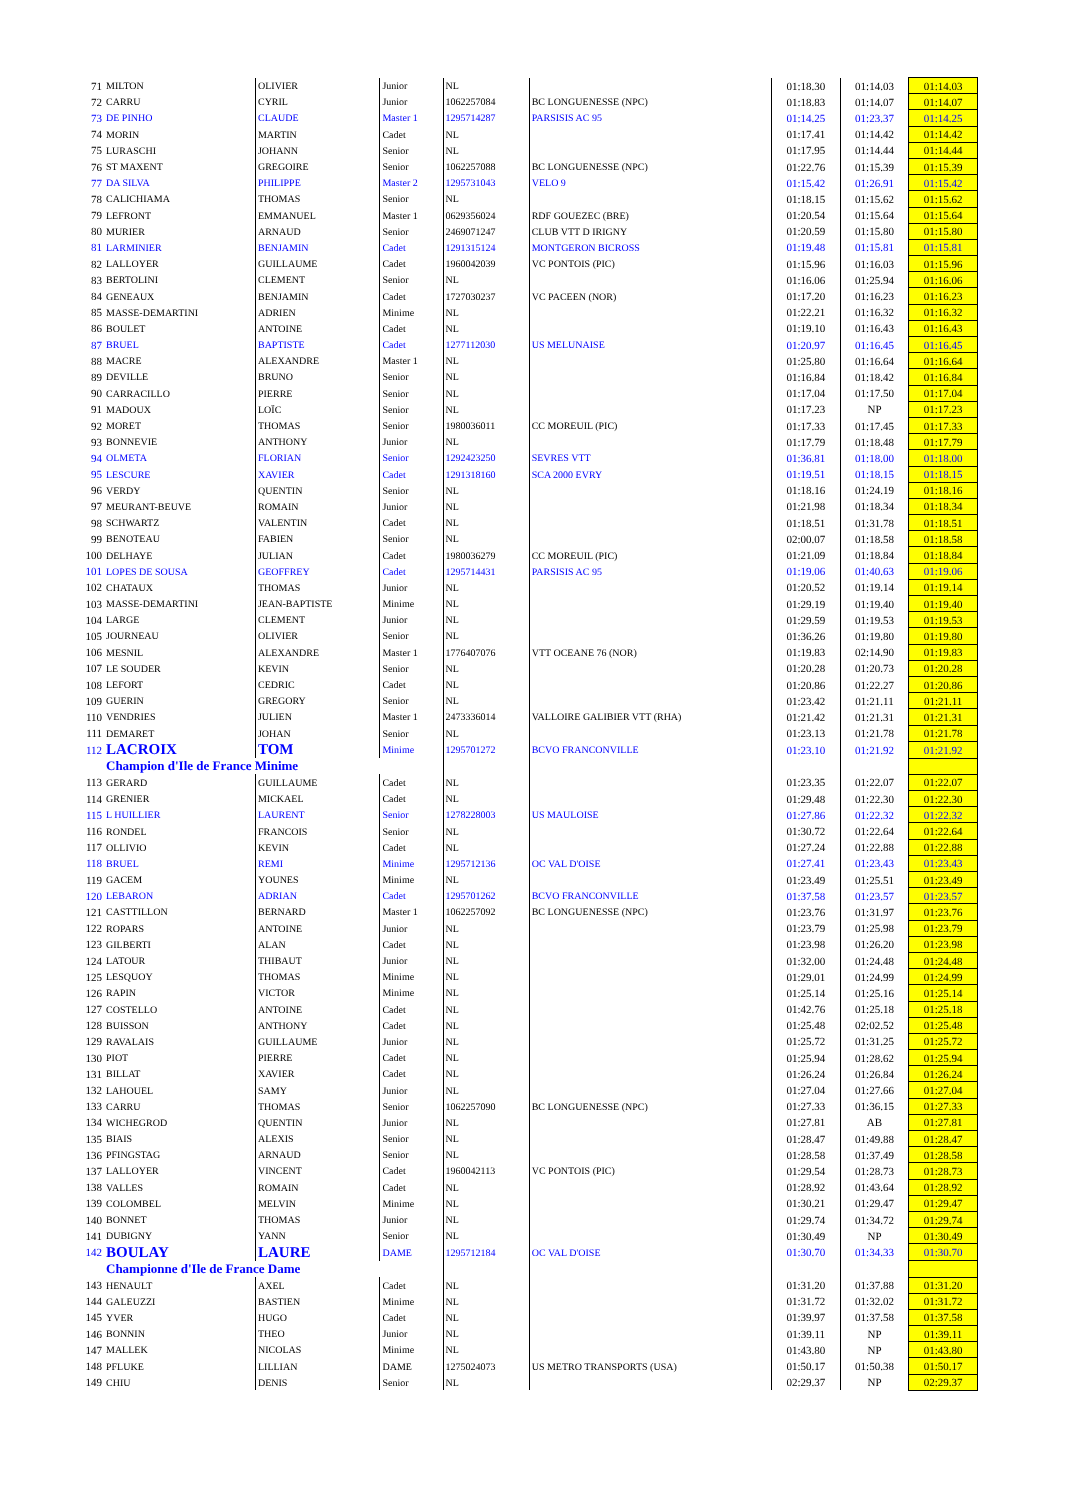| 71 | MILTON | OLIVIER | Junior | NL | | 01:18.30 | 01:14.03 | 01:14.03 |
| 72 | CARRU | CYRIL | Junior | 1062257084 | BC LONGUENESSE (NPC) | 01:18.83 | 01:14.07 | 01:14.07 |
| 73 | DE PINHO | CLAUDE | Master 1 | 1295714287 | PARSISIS AC 95 | 01:14.25 | 01:23.37 | 01:14.25 |
| 74 | MORIN | MARTIN | Cadet | NL | | 01:17.41 | 01:14.42 | 01:14.42 |
| 75 | LURASCHI | JOHANN | Senior | NL | | 01:17.95 | 01:14.44 | 01:14.44 |
| 76 | ST MAXENT | GREGOIRE | Senior | 1062257088 | BC LONGUENESSE (NPC) | 01:22.76 | 01:15.39 | 01:15.39 |
| 77 | DA SILVA | PHILIPPE | Master 2 | 1295731043 | VELO 9 | 01:15.42 | 01:26.91 | 01:15.42 |
| 78 | CALICHIAMA | THOMAS | Senior | NL | | 01:18.15 | 01:15.62 | 01:15.62 |
| 79 | LEFRONT | EMMANUEL | Master 1 | 0629356024 | RDF GOUEZEC (BRE) | 01:20.54 | 01:15.64 | 01:15.64 |
| 80 | MURIER | ARNAUD | Senior | 2469071247 | CLUB VTT D IRIGNY | 01:20.59 | 01:15.80 | 01:15.80 |
| 81 | LARMINIER | BENJAMIN | Cadet | 1291315124 | MONTGERON BICROSS | 01:19.48 | 01:15.81 | 01:15.81 |
| 82 | LALLOYER | GUILLAUME | Cadet | 1960042039 | VC PONTOIS (PIC) | 01:15.96 | 01:16.03 | 01:15.96 |
| 83 | BERTOLINI | CLEMENT | Senior | NL | | 01:16.06 | 01:25.94 | 01:16.06 |
| 84 | GENEAUX | BENJAMIN | Cadet | 1727030237 | VC PACEEN (NOR) | 01:17.20 | 01:16.23 | 01:16.23 |
| 85 | MASSE-DEMARTINI | ADRIEN | Minime | NL | | 01:22.21 | 01:16.32 | 01:16.32 |
| 86 | BOULET | ANTOINE | Cadet | NL | | 01:19.10 | 01:16.43 | 01:16.43 |
| 87 | BRUEL | BAPTISTE | Cadet | 1277112030 | US MELUNAISE | 01:20.97 | 01:16.45 | 01:16.45 |
| 88 | MACRE | ALEXANDRE | Master 1 | NL | | 01:25.80 | 01:16.64 | 01:16.64 |
| 89 | DEVILLE | BRUNO | Senior | NL | | 01:16.84 | 01:18.42 | 01:16.84 |
| 90 | CARRACILLO | PIERRE | Senior | NL | | 01:17.04 | 01:17.50 | 01:17.04 |
| 91 | MADOUX | LOÏC | Senior | NL | | 01:17.23 | NP | 01:17.23 |
| 92 | MORET | THOMAS | Senior | 1980036011 | CC MOREUIL (PIC) | 01:17.33 | 01:17.45 | 01:17.33 |
| 93 | BONNEVIE | ANTHONY | Junior | NL | | 01:17.79 | 01:18.48 | 01:17.79 |
| 94 | OLMETA | FLORIAN | Senior | 1292423250 | SEVRES VTT | 01:36.81 | 01:18.00 | 01:18.00 |
| 95 | LESCURE | XAVIER | Cadet | 1291318160 | SCA 2000 EVRY | 01:19.51 | 01:18.15 | 01:18.15 |
| 96 | VERDY | QUENTIN | Senior | NL | | 01:18.16 | 01:24.19 | 01:18.16 |
| 97 | MEURANT-BEUVE | ROMAIN | Junior | NL | | 01:21.98 | 01:18.34 | 01:18.34 |
| 98 | SCHWARTZ | VALENTIN | Cadet | NL | | 01:18.51 | 01:31.78 | 01:18.51 |
| 99 | BENOTEAU | FABIEN | Senior | NL | | 02:00.07 | 01:18.58 | 01:18.58 |
| 100 | DELHAYE | JULIAN | Cadet | 1980036279 | CC MOREUIL (PIC) | 01:21.09 | 01:18.84 | 01:18.84 |
| 101 | LOPES DE SOUSA | GEOFFREY | Cadet | 1295714431 | PARSISIS AC 95 | 01:19.06 | 01:40.63 | 01:19.06 |
| 102 | CHATAUX | THOMAS | Junior | NL | | 01:20.52 | 01:19.14 | 01:19.14 |
| 103 | MASSE-DEMARTINI | JEAN-BAPTISTE | Minime | NL | | 01:29.19 | 01:19.40 | 01:19.40 |
| 104 | LARGE | CLEMENT | Junior | NL | | 01:29.59 | 01:19.53 | 01:19.53 |
| 105 | JOURNEAU | OLIVIER | Senior | NL | | 01:36.26 | 01:19.80 | 01:19.80 |
| 106 | MESNIL | ALEXANDRE | Master 1 | 1776407076 | VTT OCEANE 76 (NOR) | 01:19.83 | 02:14.90 | 01:19.83 |
| 107 | LE SOUDER | KEVIN | Senior | NL | | 01:20.28 | 01:20.73 | 01:20.28 |
| 108 | LEFORT | CEDRIC | Cadet | NL | | 01:20.86 | 01:22.27 | 01:20.86 |
| 109 | GUERIN | GREGORY | Senior | NL | | 01:23.42 | 01:21.11 | 01:21.11 |
| 110 | VENDRIES | JULIEN | Master 1 | 2473336014 | VALLOIRE GALIBIER VTT (RHA) | 01:21.42 | 01:21.31 | 01:21.31 |
| 111 | DEMARET | JOHAN | Senior | NL | | 01:23.13 | 01:21.78 | 01:21.78 |
| 112 | LACROIX | TOM | Minime | 1295701272 | BCVO FRANCONVILLE | 01:23.10 | 01:21.92 | 01:21.92 |
| | Champion d'Ile de France Minime | | | | | | | |
| 113 | GERARD | GUILLAUME | Cadet | NL | | 01:23.35 | 01:22.07 | 01:22.07 |
| 114 | GRENIER | MICKAEL | Cadet | NL | | 01:29.48 | 01:22.30 | 01:22.30 |
| 115 | L HUILLIER | LAURENT | Senior | 1278228003 | US MAULOISE | 01:27.86 | 01:22.32 | 01:22.32 |
| 116 | RONDEL | FRANCOIS | Senior | NL | | 01:30.72 | 01:22.64 | 01:22.64 |
| 117 | OLLIVIO | KEVIN | Cadet | NL | | 01:27.24 | 01:22.88 | 01:22.88 |
| 118 | BRUEL | REMI | Minime | 1295712136 | OC VAL D'OISE | 01:27.41 | 01:23.43 | 01:23.43 |
| 119 | GACEM | YOUNES | Minime | NL | | 01:23.49 | 01:25.51 | 01:23.49 |
| 120 | LEBARON | ADRIAN | Cadet | 1295701262 | BCVO FRANCONVILLE | 01:37.58 | 01:23.57 | 01:23.57 |
| 121 | CASTTILLON | BERNARD | Master 1 | 1062257092 | BC LONGUENESSE (NPC) | 01:23.76 | 01:31.97 | 01:23.76 |
| 122 | ROPARS | ANTOINE | Junior | NL | | 01:23.79 | 01:25.98 | 01:23.79 |
| 123 | GILBERTI | ALAN | Cadet | NL | | 01:23.98 | 01:26.20 | 01:23.98 |
| 124 | LATOUR | THIBAUT | Junior | NL | | 01:32.00 | 01:24.48 | 01:24.48 |
| 125 | LESQUOY | THOMAS | Minime | NL | | 01:29.01 | 01:24.99 | 01:24.99 |
| 126 | RAPIN | VICTOR | Minime | NL | | 01:25.14 | 01:25.16 | 01:25.14 |
| 127 | COSTELLO | ANTOINE | Cadet | NL | | 01:42.76 | 01:25.18 | 01:25.18 |
| 128 | BUISSON | ANTHONY | Cadet | NL | | 01:25.48 | 02:02.52 | 01:25.48 |
| 129 | RAVALAIS | GUILLAUME | Junior | NL | | 01:25.72 | 01:31.25 | 01:25.72 |
| 130 | PIOT | PIERRE | Cadet | NL | | 01:25.94 | 01:28.62 | 01:25.94 |
| 131 | BILLAT | XAVIER | Cadet | NL | | 01:26.24 | 01:26.84 | 01:26.24 |
| 132 | LAHOUEL | SAMY | Junior | NL | | 01:27.04 | 01:27.66 | 01:27.04 |
| 133 | CARRU | THOMAS | Senior | 1062257090 | BC LONGUENESSE (NPC) | 01:27.33 | 01:36.15 | 01:27.33 |
| 134 | WICHEGROD | QUENTIN | Junior | NL | | 01:27.81 | AB | 01:27.81 |
| 135 | BIAIS | ALEXIS | Senior | NL | | 01:28.47 | 01:49.88 | 01:28.47 |
| 136 | PFINGSTAG | ARNAUD | Senior | NL | | 01:28.58 | 01:37.49 | 01:28.58 |
| 137 | LALLOYER | VINCENT | Cadet | 1960042113 | VC PONTOIS (PIC) | 01:29.54 | 01:28.73 | 01:28.73 |
| 138 | VALLES | ROMAIN | Cadet | NL | | 01:28.92 | 01:43.64 | 01:28.92 |
| 139 | COLOMBEL | MELVIN | Minime | NL | | 01:30.21 | 01:29.47 | 01:29.47 |
| 140 | BONNET | THOMAS | Junior | NL | | 01:29.74 | 01:34.72 | 01:29.74 |
| 141 | DUBIGNY | YANN | Senior | NL | | 01:30.49 | NP | 01:30.49 |
| 142 | BOULAY | LAURE | DAME | 1295712184 | OC VAL D'OISE | 01:30.70 | 01:34.33 | 01:30.70 |
| | Championne d'Ile de France Dame | | | | | | | |
| 143 | HENAULT | AXEL | Cadet | NL | | 01:31.20 | 01:37.88 | 01:31.20 |
| 144 | GALEUZZI | BASTIEN | Minime | NL | | 01:31.72 | 01:32.02 | 01:31.72 |
| 145 | YVER | HUGO | Cadet | NL | | 01:39.97 | 01:37.58 | 01:37.58 |
| 146 | BONNIN | THEO | Junior | NL | | 01:39.11 | NP | 01:39.11 |
| 147 | MALLEK | NICOLAS | Minime | NL | | 01:43.80 | NP | 01:43.80 |
| 148 | PFLUKE | LILLIAN | DAME | 1275024073 | US METRO TRANSPORTS (USA) | 01:50.17 | 01:50.38 | 01:50.17 |
| 149 | CHIU | DENIS | Senior | NL | | 02:29.37 | NP | 02:29.37 |